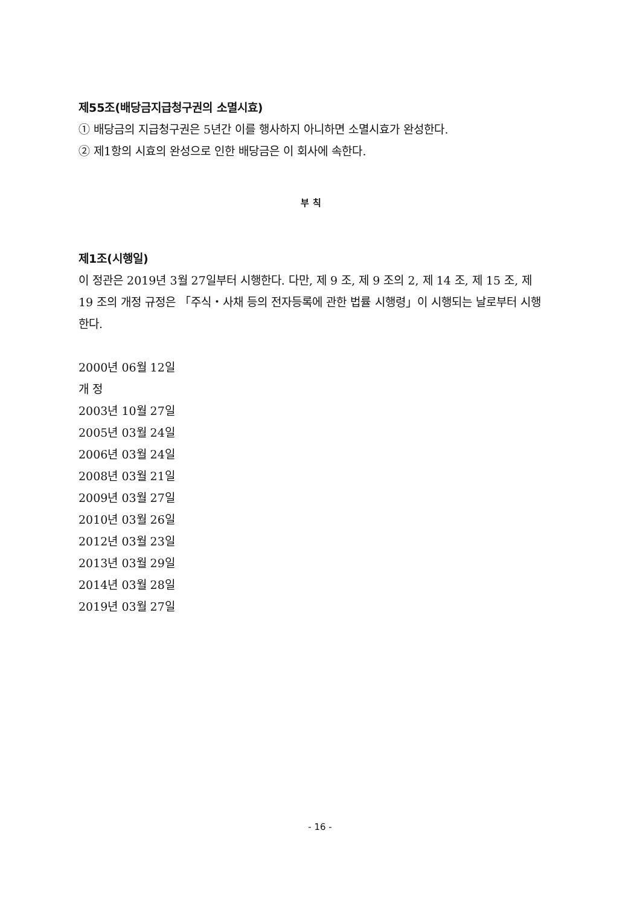제55조(배당금지급청구권의 소멸시효)
① 배당금의 지급청구권은 5년간 이를 행사하지 아니하면 소멸시효가 완성한다.
② 제1항의 시효의 완성으로 인한 배당금은 이 회사에 속한다.
부 칙
제1조(시행일)
이 정관은 2019년 3월 27일부터 시행한다. 다만, 제 9 조, 제 9 조의 2, 제 14 조, 제 15 조, 제 19 조의 개정 규정은 「주식・사채 등의 전자등록에 관한 법률 시행령」이 시행되는 날로부터 시행한다.
2000년 06월 12일
개 정
2003년 10월 27일
2005년 03월 24일
2006년 03월 24일
2008년 03월 21일
2009년 03월 27일
2010년 03월 26일
2012년 03월 23일
2013년 03월 29일
2014년 03월 28일
2019년 03월 27일
- 16 -